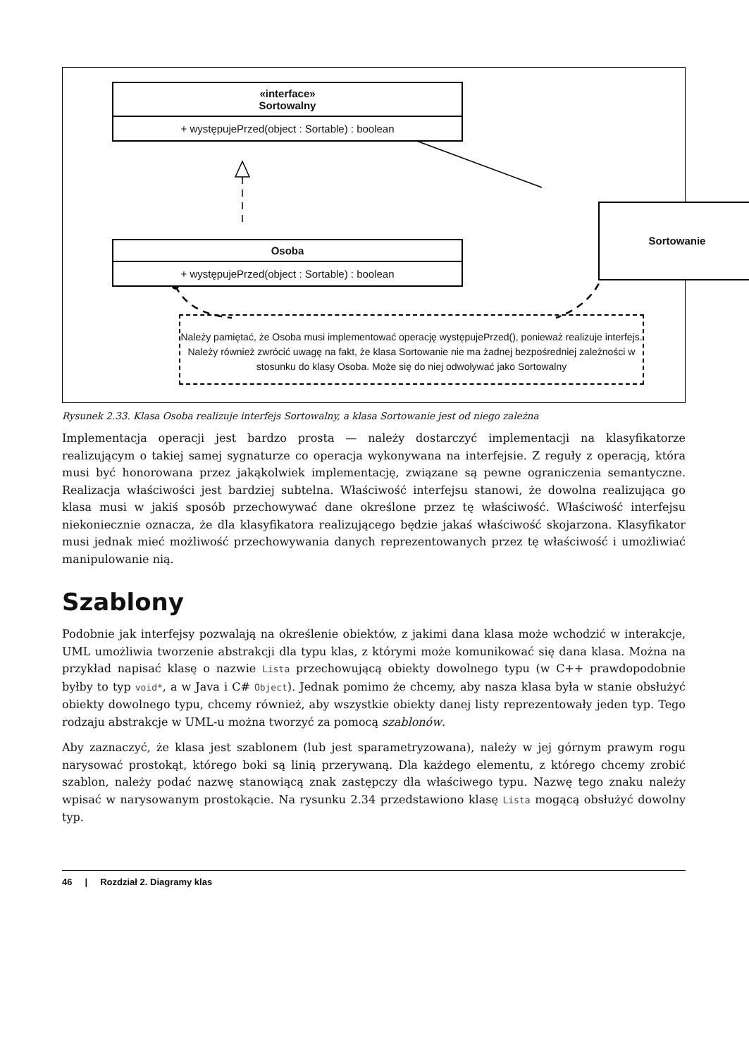«interface»
Sortowalny
+ występujePrzed(object : Sortable) : boolean
Osoba
+ występujePrzed(object : Sortable) : boolean
Sortowanie
Należy pamiętać, że Osoba musi implementować operację występujePrzed(), ponieważ realizuje interfejs. Należy również zwrócić uwagę na fakt, że klasa Sortowanie nie ma żadnej bezpośredniej zależności w stosunku do klasy Osoba. Może się do niej odwoływać jako Sortowalny
Rysunek 2.33. Klasa Osoba realizuje interfejs Sortowalny, a klasa Sortowanie jest od niego zależna
Implementacja operacji jest bardzo prosta — należy dostarczyć implementacji na klasyfikatorze realizującym o takiej samej sygnaturze co operacja wykonywana na interfejsie. Z reguły z operacją, która musi być honorowana przez jakąkolwiek implementację, związane są pewne ograniczenia semantyczne. Realizacja właściwości jest bardziej subtelna. Właściwość interfejsu stanowi, że dowolna realizująca go klasa musi w jakiś sposób przechowywać dane określone przez tę właściwość. Właściwość interfejsu niekoniecznie oznacza, że dla klasyfikatora realizującego będzie jakaś właściwość skojarzona. Klasyfikator musi jednak mieć możliwość przechowywania danych reprezentowanych przez tę właściwość i umożliwiać manipulowanie nią.
Szablony
Podobnie jak interfejsy pozwalają na określenie obiektów, z jakimi dana klasa może wchodzić w interakcje, UML umożliwia tworzenie abstrakcji dla typu klas, z którymi może komunikować się dana klasa. Można na przykład napisać klasę o nazwie Lista przechowującą obiekty dowolnego typu (w C++ prawdopodobnie byłby to typ void*, a w Java i C# Object). Jednak pomimo że chcemy, aby nasza klasa była w stanie obsłużyć obiekty dowolnego typu, chcemy również, aby wszystkie obiekty danej listy reprezentowały jeden typ. Tego rodzaju abstrakcje w UML-u można tworzyć za pomocą szablonów.
Aby zaznaczyć, że klasa jest szablonem (lub jest sparametryzowana), należy w jej górnym prawym rogu narysować prostokąt, którego boki są linią przerywaną. Dla każdego elementu, z którego chcemy zrobić szablon, należy podać nazwę stanowiącą znak zastępczy dla właściwego typu. Nazwę tego znaku należy wpisać w narysowanym prostokącie. Na rysunku 2.34 przedstawiono klasę Lista mogącą obsłużyć dowolny typ.
46 | Rozdział 2. Diagramy klas